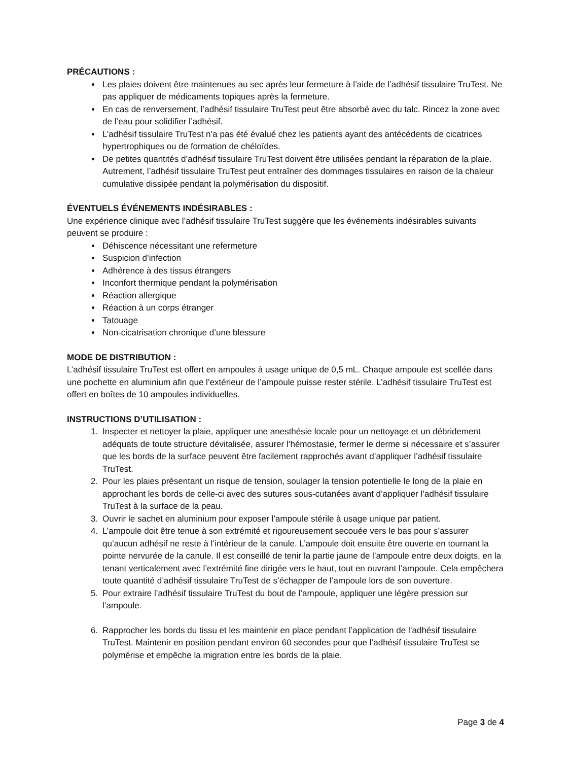PRÉCAUTIONS :
Les plaies doivent être maintenues au sec après leur fermeture à l’aide de l’adhésif tissulaire TruTest. Ne pas appliquer de médicaments topiques après la fermeture.
En cas de renversement, l’adhésif tissulaire TruTest peut être absorbé avec du talc. Rincez la zone avec de l’eau pour solidifier l’adhésif.
L’adhésif tissulaire TruTest n’a pas été évalué chez les patients ayant des antécédents de cicatrices hypertrophiques ou de formation de chéloïdes.
De petites quantités d’adhésif tissulaire TruTest doivent être utilisées pendant la réparation de la plaie. Autrement, l’adhésif tissulaire TruTest peut entraîner des dommages tissulaires en raison de la chaleur cumulative dissipée pendant la polymérisation du dispositif.
ÉVENTUELS ÉVÉNEMENTS INDÉSIRABLES :
Une expérience clinique avec l’adhésif tissulaire TruTest suggère que les événements indésirables suivants peuvent se produire :
Déhiscence nécessitant une refermeture
Suspicion d’infection
Adhérence à des tissus étrangers
Inconfort thermique pendant la polymérisation
Réaction allergique
Réaction à un corps étranger
Tatouage
Non-cicatrisation chronique d’une blessure
MODE DE DISTRIBUTION :
L’adhésif tissulaire TruTest est offert en ampoules à usage unique de 0,5 mL. Chaque ampoule est scellée dans une pochette en aluminium afin que l’extérieur de l’ampoule puisse rester stérile. L’adhésif tissulaire TruTest est offert en boîtes de 10 ampoules individuelles.
INSTRUCTIONS D’UTILISATION :
1. Inspecter et nettoyer la plaie, appliquer une anesthésie locale pour un nettoyage et un débridement adéquats de toute structure dévitalisée, assurer l’hémostasie, fermer le derme si nécessaire et s’assurer que les bords de la surface peuvent être facilement rapprochés avant d’appliquer l’adhésif tissulaire TruTest.
2. Pour les plaies présentant un risque de tension, soulager la tension potentielle le long de la plaie en approchant les bords de celle-ci avec des sutures sous-cutanées avant d’appliquer l’adhésif tissulaire TruTest à la surface de la peau.
3. Ouvrir le sachet en aluminium pour exposer l’ampoule stérile à usage unique par patient.
4. L’ampoule doit être tenue à son extrémité et rigoureusement secouée vers le bas pour s’assurer qu’aucun adhésif ne reste à l’intérieur de la canule. L’ampoule doit ensuite être ouverte en tournant la pointe nervurée de la canule. Il est conseillé de tenir la partie jaune de l’ampoule entre deux doigts, en la tenant verticalement avec l’extrémité fine dirigée vers le haut, tout en ouvrant l’ampoule. Cela empêchera toute quantité d’adhésif tissulaire TruTest de s’échapper de l’ampoule lors de son ouverture.
5. Pour extraire l’adhésif tissulaire TruTest du bout de l’ampoule, appliquer une légère pression sur l’ampoule.
6. Rapprocher les bords du tissu et les maintenir en place pendant l’application de l’adhésif tissulaire TruTest. Maintenir en position pendant environ 60 secondes pour que l’adhésif tissulaire TruTest se polymérise et empêche la migration entre les bords de la plaie.
Page 3 de 4